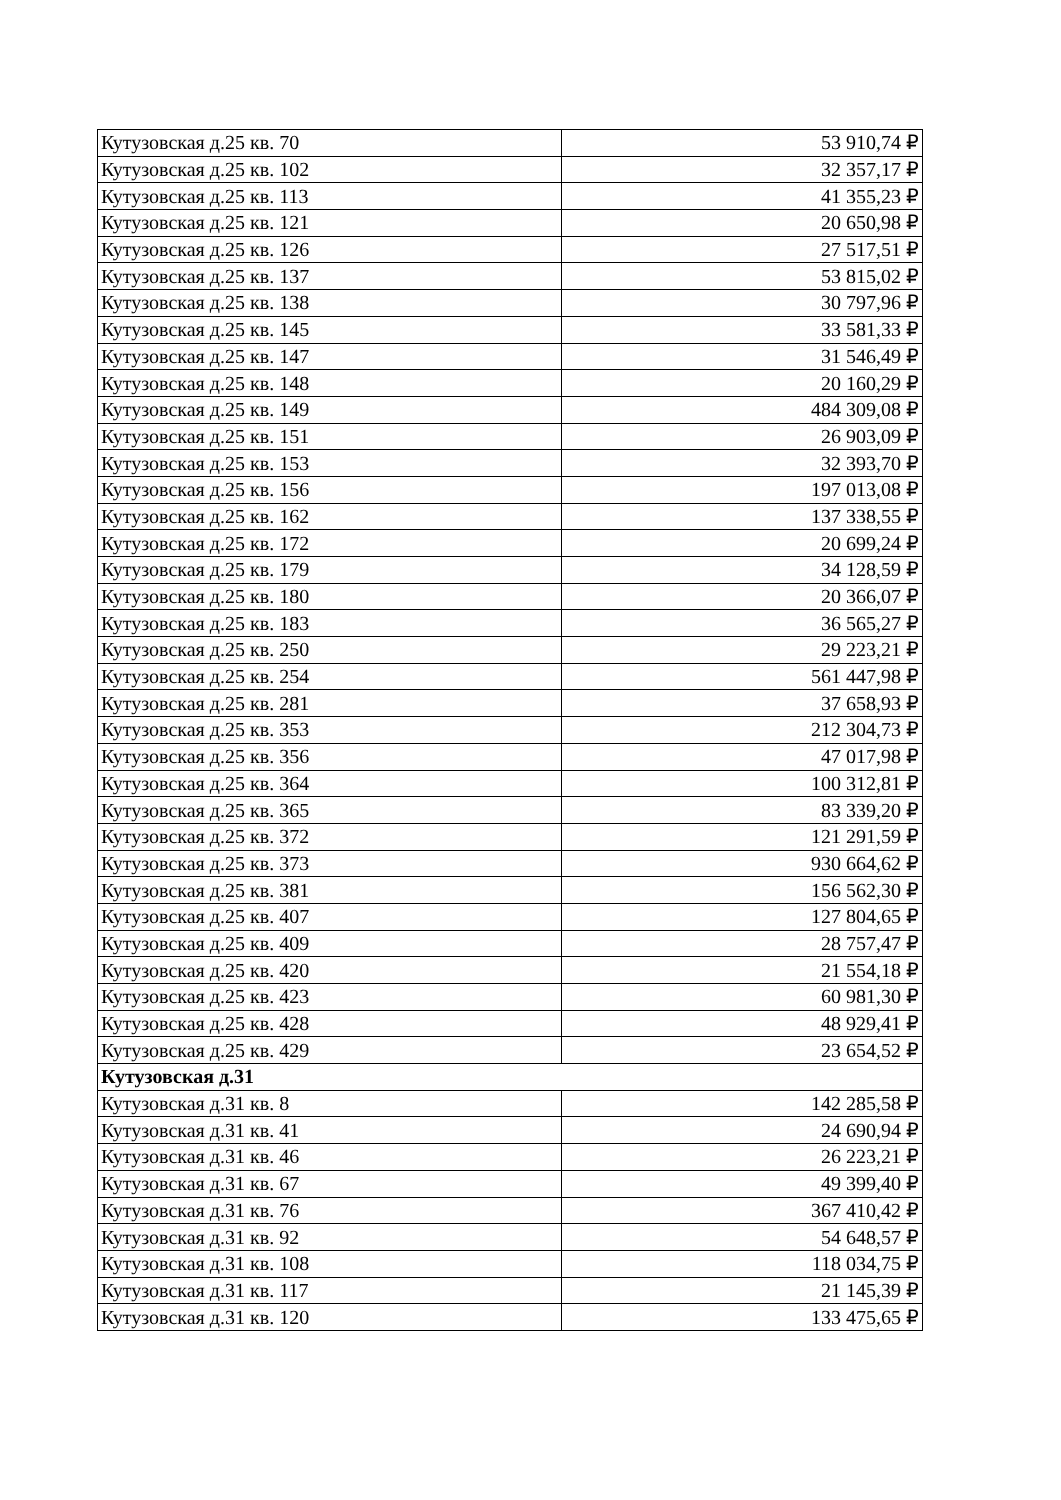| Кутузовская д.25 кв. 70 | 53 910,74 ₽ |
| Кутузовская д.25 кв. 102 | 32 357,17 ₽ |
| Кутузовская д.25 кв. 113 | 41 355,23 ₽ |
| Кутузовская д.25 кв. 121 | 20 650,98 ₽ |
| Кутузовская д.25 кв. 126 | 27 517,51 ₽ |
| Кутузовская д.25 кв. 137 | 53 815,02 ₽ |
| Кутузовская д.25 кв. 138 | 30 797,96 ₽ |
| Кутузовская д.25 кв. 145 | 33 581,33 ₽ |
| Кутузовская д.25 кв. 147 | 31 546,49 ₽ |
| Кутузовская д.25 кв. 148 | 20 160,29 ₽ |
| Кутузовская д.25 кв. 149 | 484 309,08 ₽ |
| Кутузовская д.25 кв. 151 | 26 903,09 ₽ |
| Кутузовская д.25 кв. 153 | 32 393,70 ₽ |
| Кутузовская д.25 кв. 156 | 197 013,08 ₽ |
| Кутузовская д.25 кв. 162 | 137 338,55 ₽ |
| Кутузовская д.25 кв. 172 | 20 699,24 ₽ |
| Кутузовская д.25 кв. 179 | 34 128,59 ₽ |
| Кутузовская д.25 кв. 180 | 20 366,07 ₽ |
| Кутузовская д.25 кв. 183 | 36 565,27 ₽ |
| Кутузовская д.25 кв. 250 | 29 223,21 ₽ |
| Кутузовская д.25 кв. 254 | 561 447,98 ₽ |
| Кутузовская д.25 кв. 281 | 37 658,93 ₽ |
| Кутузовская д.25 кв. 353 | 212 304,73 ₽ |
| Кутузовская д.25 кв. 356 | 47 017,98 ₽ |
| Кутузовская д.25 кв. 364 | 100 312,81 ₽ |
| Кутузовская д.25 кв. 365 | 83 339,20 ₽ |
| Кутузовская д.25 кв. 372 | 121 291,59 ₽ |
| Кутузовская д.25 кв. 373 | 930 664,62 ₽ |
| Кутузовская д.25 кв. 381 | 156 562,30 ₽ |
| Кутузовская д.25 кв. 407 | 127 804,65 ₽ |
| Кутузовская д.25 кв. 409 | 28 757,47 ₽ |
| Кутузовская д.25 кв. 420 | 21 554,18 ₽ |
| Кутузовская д.25 кв. 423 | 60 981,30 ₽ |
| Кутузовская д.25 кв. 428 | 48 929,41 ₽ |
| Кутузовская д.25 кв. 429 | 23 654,52 ₽ |
| Кутузовская д.31 | |
| Кутузовская д.31 кв. 8 | 142 285,58 ₽ |
| Кутузовская д.31 кв. 41 | 24 690,94 ₽ |
| Кутузовская д.31 кв. 46 | 26 223,21 ₽ |
| Кутузовская д.31 кв. 67 | 49 399,40 ₽ |
| Кутузовская д.31 кв. 76 | 367 410,42 ₽ |
| Кутузовская д.31 кв. 92 | 54 648,57 ₽ |
| Кутузовская д.31 кв. 108 | 118 034,75 ₽ |
| Кутузовская д.31 кв. 117 | 21 145,39 ₽ |
| Кутузовская д.31 кв. 120 | 133 475,65 ₽ |